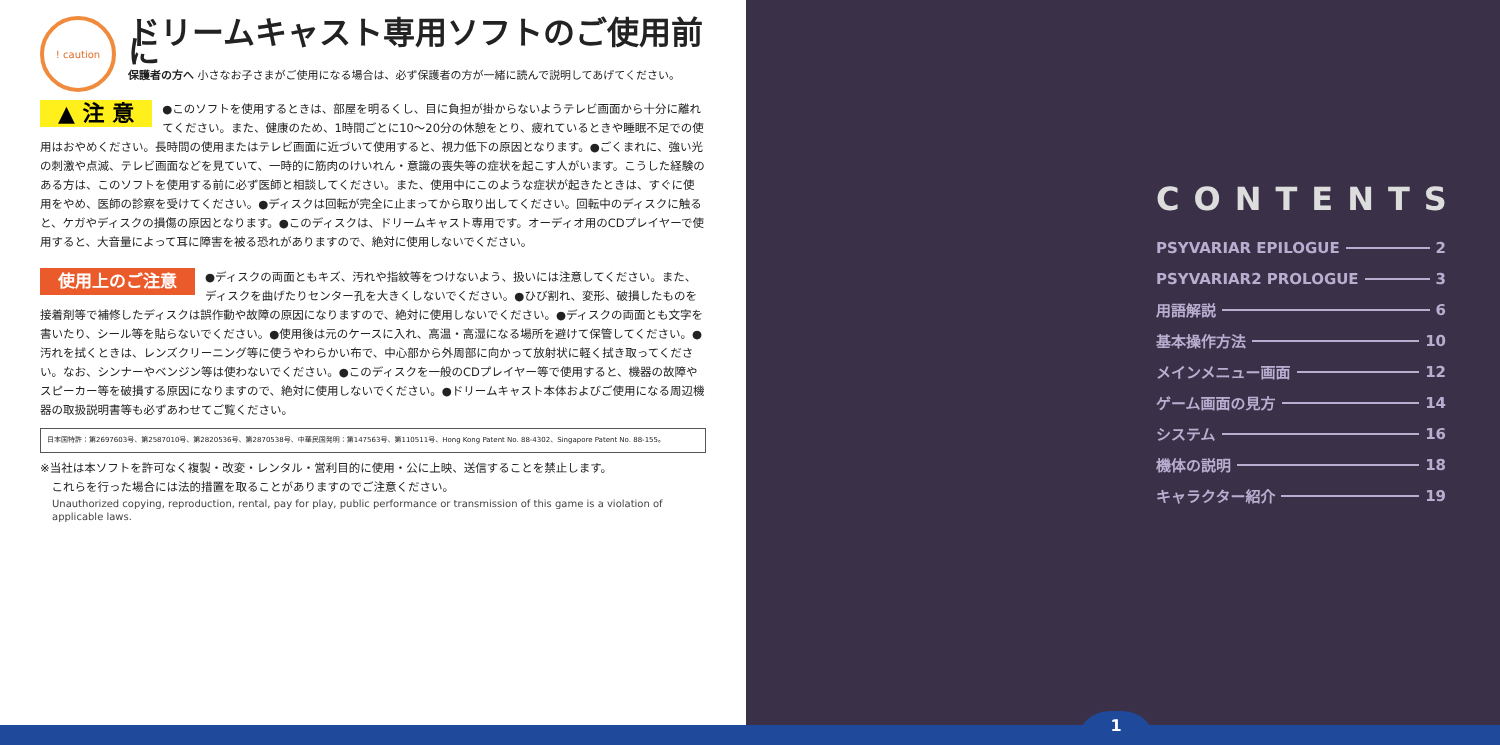! caution
ドリームキャスト専用ソフトのご使用前に
保護者の方へ 小さなお子さまがご使用になる場合は、必ず保護者の方が一緒に読んで説明してあげてください。
▲ 注 意 ●このソフトを使用するときは、部屋を明るくし、目に負担が掛からないようテレビ画面から十分に離れてください。また、健康のため、1時間ごとに10～20分の休憩をとり、疲れているときや睡眠不足での使用はおやめください。長時間の使用またはテレビ画面に近づいて使用すると、視力低下の原因となります。●ごくまれに、強い光の刺激や点滅、テレビ画面などを見ていて、一時的に筋肉のけいれん・意識の喪失等の症状を起こす人がいます。こうした経験のある方は、このソフトを使用する前に必ず医師と相談してください。また、使用中にこのような症状が起きたときは、すぐに使用をやめ、医師の診察を受けてください。●ディスクは回転が完全に止まってから取り出してください。回転中のディスクに触ると、ケガやディスクの損傷の原因となります。●このディスクは、ドリームキャスト専用です。オーディオ用のCDプレイヤーで使用すると、大音量によって耳に障害を被る恐れがありますので、絶対に使用しないでください。
使用上のご注意 ●ディスクの両面ともキズ、汚れや指紋等をつけないよう、扱いには注意してください。また、ディスクを曲げたりセンター孔を大きくしないでください。●ひび割れ、変形、破損したものを接着剤等で補修したディスクは誤作動や故障の原因になりますので、絶対に使用しないでください。●ディスクの両面とも文字を書いたり、シール等を貼らないでください。●使用後は元のケースに入れ、高温・高湿になる場所を避けて保管してください。●汚れを拭くときは、レンズクリーニング等に使うやわらかい布で、中心部から外周部に向かって放射状に軽く拭き取ってください。なお、シンナーやベンジン等は使わないでください。●このディスクを一般のCDプレイヤー等で使用すると、機器の故障やスピーカー等を破損する原因になりますので、絶対に使用しないでください。●ドリームキャスト本体およびご使用になる周辺機器の取扱説明書等も必ずあわせてご覧ください。
日本国特許：第2697603号、第2587010号、第2820536号、第2870538号、中華民国発明：第147563号、第110511号、Hong Kong Patent No. 88-4302、Singapore Patent No. 88-155。
※当社は本ソフトを許可なく複製・改変・レンタル・営利目的に使用・公に上映、送信することを禁止します。
　これらを行った場合には法的措置を取ることがありますのでご注意ください。
Unauthorized copying, reproduction, rental, pay for play, public performance or transmission of this game is a violation of applicable laws.
CONTENTS
PSYVARIAR EPILOGUE 2
PSYVARIAR2 PROLOGUE 3
用語解説 6
基本操作方法 10
メインメニュー画面 12
ゲーム画面の見方 14
システム 16
機体の説明 18
キャラクター紹介 19
1